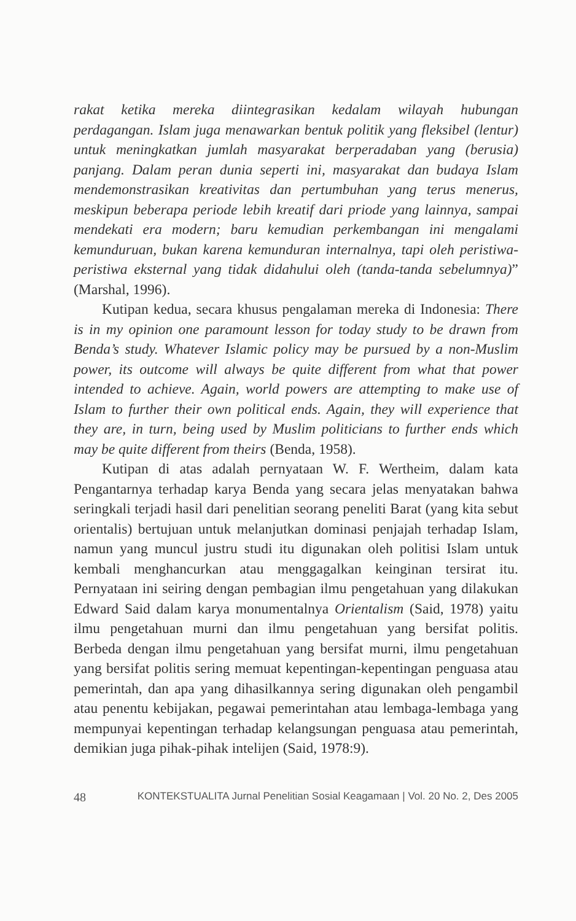rakat ketika mereka diintegrasikan kedalam wilayah hubungan perdagangan. Islam juga menawarkan bentuk politik yang fleksibel (lentur) untuk meningkatkan jumlah masyarakat berperadaban yang (berusia) panjang. Dalam peran dunia seperti ini, masyarakat dan budaya Islam mendemonstrasikan kreativitas dan pertumbuhan yang terus menerus, meskipun beberapa periode lebih kreatif dari priode yang lainnya, sampai mendekati era modern; baru kemudian perkembangan ini mengalami kemunduruan, bukan karena kemunduran internalnya, tapi oleh peristiwa-peristiwa eksternal yang tidak didahului oleh (tanda-tanda sebelumnya)” (Marshal, 1996).
Kutipan kedua, secara khusus pengalaman mereka di Indonesia: There is in my opinion one paramount lesson for today study to be drawn from Benda’s study. Whatever Islamic policy may be pursued by a non-Muslim power, its outcome will always be quite different from what that power intended to achieve. Again, world powers are attempting to make use of Islam to further their own political ends. Again, they will experience that they are, in turn, being used by Muslim politicians to further ends which may be quite different from theirs (Benda, 1958).
Kutipan di atas adalah pernyataan W. F. Wertheim, dalam kata Pengantarnya terhadap karya Benda yang secara jelas menyatakan bahwa seringkali terjadi hasil dari penelitian seorang peneliti Barat (yang kita sebut orientalis) bertujuan untuk melanjutkan dominasi penjajah terhadap Islam, namun yang muncul justru studi itu digunakan oleh politisi Islam untuk kembali menghancurkan atau menggagalkan keinginan tersirat itu. Pernyataan ini seiring dengan pembagian ilmu pengetahuan yang dilakukan Edward Said dalam karya monumentalnya Orientalism (Said, 1978) yaitu ilmu pengetahuan murni dan ilmu pengetahuan yang bersifat politis. Berbeda dengan ilmu pengetahuan yang bersifat murni, ilmu pengetahuan yang bersifat politis sering memuat kepentingan-kepentingan penguasa atau pemerintah, dan apa yang dihasilkannya sering digunakan oleh pengambil atau penentu kebijakan, pegawai pemerintahan atau lembaga-lembaga yang mempunyai kepentingan terhadap kelangsungan penguasa atau pemerintah, demikian juga pihak-pihak intelijen (Said, 1978:9).
48 KONTEKSTUALITA Jurnal Penelitian Sosial Keagamaan | Vol. 20 No. 2, Des 2005